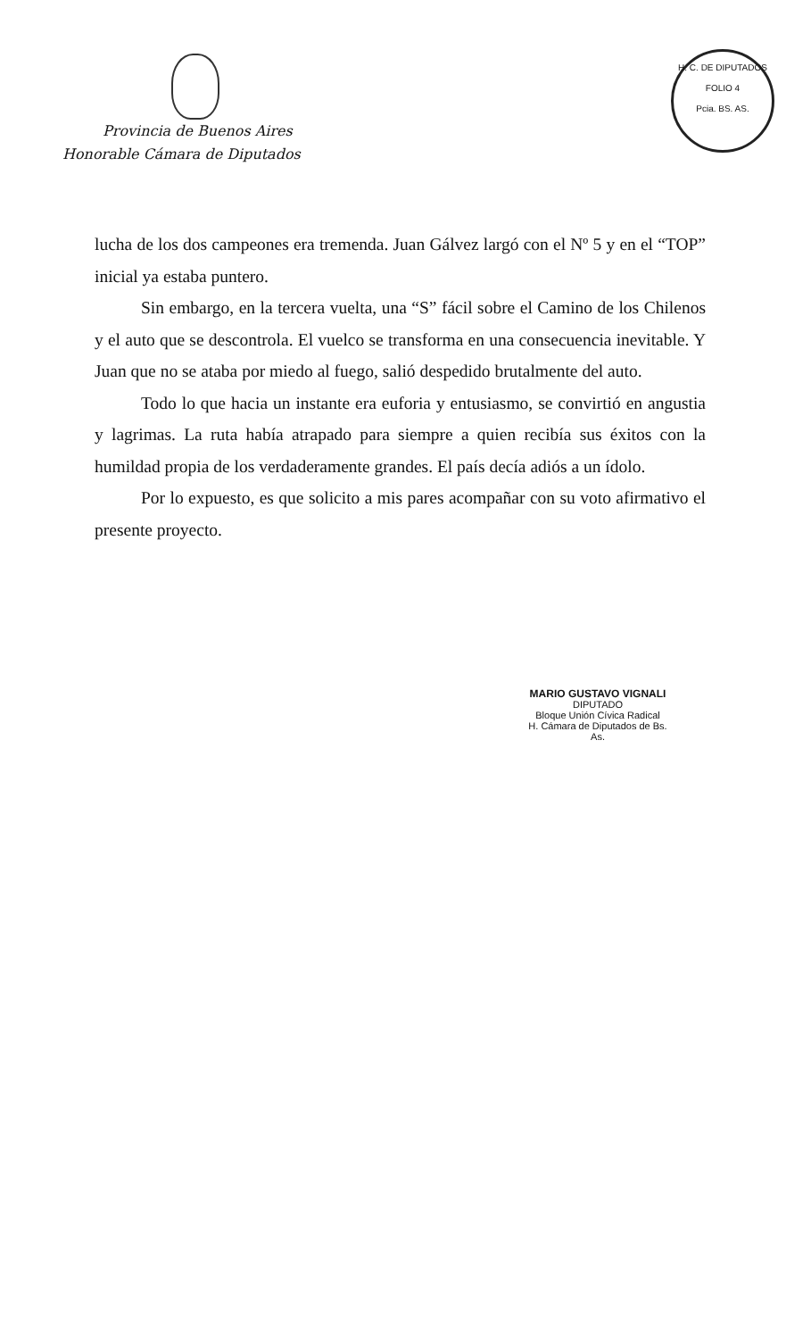H. C. DE DIPUTADOS
FOLIO 4
Pcia. BS. AS.
Provincia de Buenos Aires
Honorable Cámara de Diputados
lucha de los dos campeones era tremenda. Juan Gálvez largó con el Nº 5 y en el “TOP” inicial ya estaba puntero.
Sin embargo, en la tercera vuelta, una “S” fácil sobre el Camino de los Chilenos y el auto que se descontrola. El vuelco se transforma en una consecuencia inevitable. Y Juan que no se ataba por miedo al fuego, salió despedido brutalmente del auto.
Todo lo que hacia un instante era euforia y entusiasmo, se convirtió en angustia y lagrimas. La ruta había atrapado para siempre a quien recibía sus éxitos con la humildad propia de los verdaderamente grandes. El país decía adiós a un ídolo.
Por lo expuesto, es que solicito a mis pares acompañar con su voto afirmativo el presente proyecto.
MARIO GUSTAVO VIGNALI
DIPUTADO
Bloque Unión Cívica Radical
H. Cámara de Diputados de Bs. As.